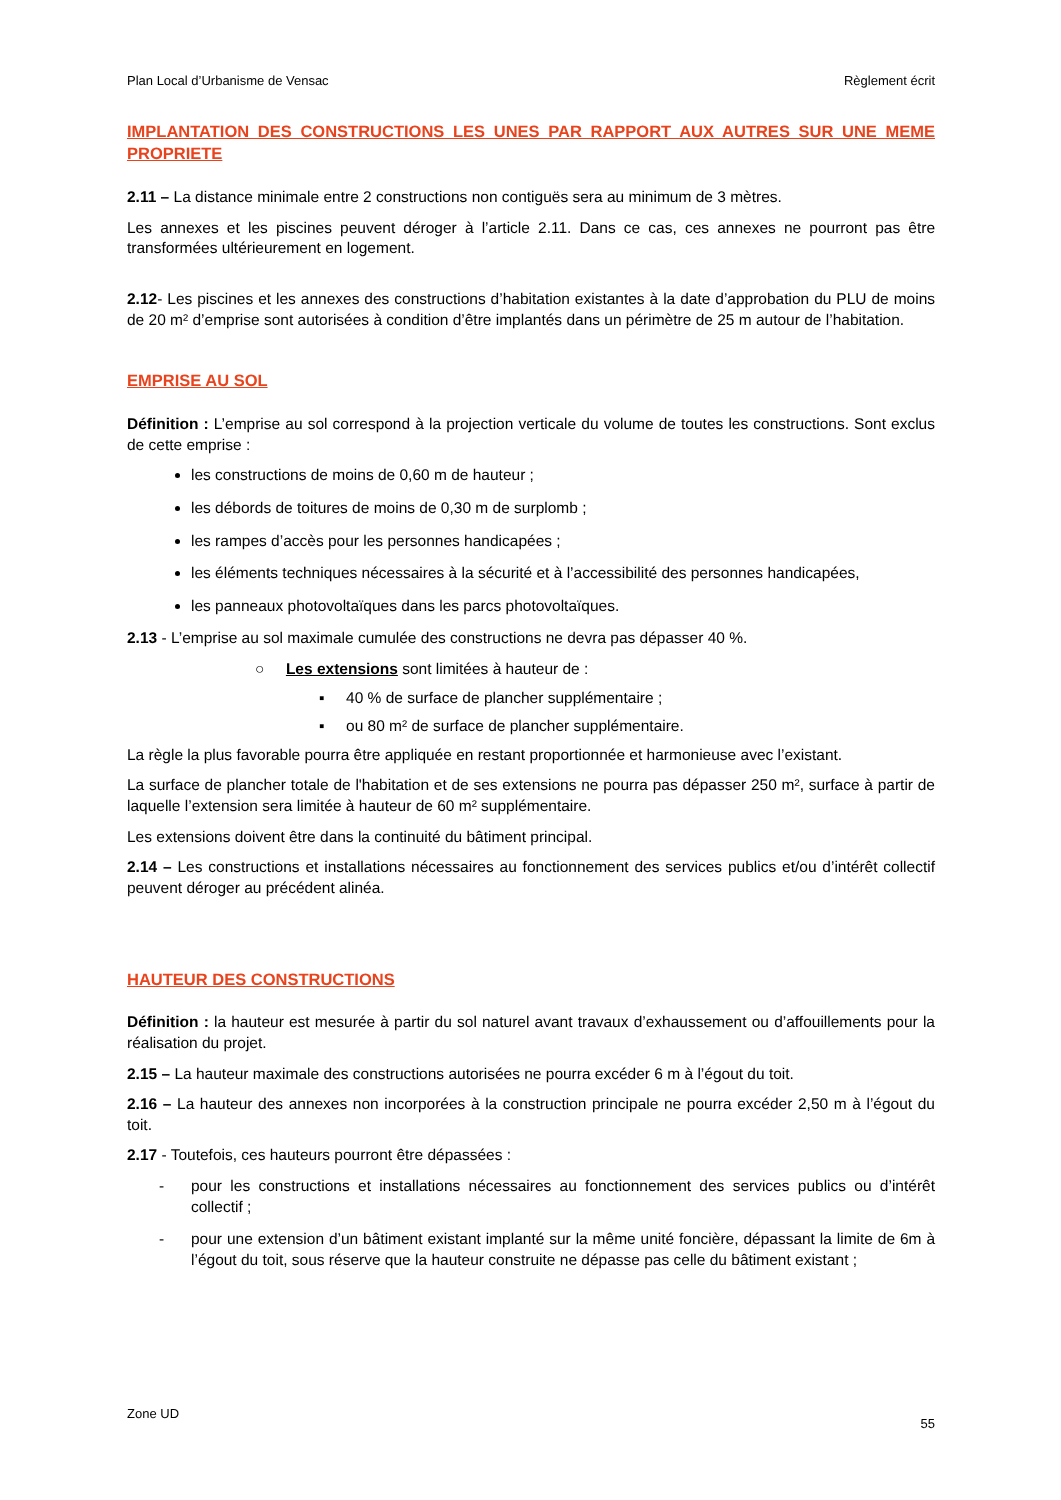Plan Local d’Urbanisme de Vensac Règlement écrit
IMPLANTATION DES CONSTRUCTIONS LES UNES PAR RAPPORT AUX AUTRES SUR UNE MEME PROPRIETE
2.11 – La distance minimale entre 2 constructions non contiguës sera au minimum de 3 mètres.
Les annexes et les piscines peuvent déroger à l’article 2.11. Dans ce cas, ces annexes ne pourront pas être transformées ultérieurement en logement.
2.12- Les piscines et les annexes des constructions d’habitation existantes à la date d’approbation du PLU de moins de 20 m² d’emprise sont autorisées à condition d’être implantés dans un périmètre de 25 m autour de l’habitation.
EMPRISE AU SOL
Définition : L’emprise au sol correspond à la projection verticale du volume de toutes les constructions. Sont exclus de cette emprise :
les constructions de moins de 0,60 m de hauteur ;
les débords de toitures de moins de 0,30 m de surplomb ;
les rampes d’accès pour les personnes handicapées ;
les éléments techniques nécessaires à la sécurité et à l’accessibilité des personnes handicapées,
les panneaux photovoltaïques dans les parcs photovoltaïques.
2.13 - L’emprise au sol maximale cumulée des constructions ne devra pas dépasser 40 %.
○ Les extensions sont limitées à hauteur de :
▪ 40 % de surface de plancher supplémentaire ;
▪ ou 80 m² de surface de plancher supplémentaire.
La règle la plus favorable pourra être appliquée en restant proportionnée et harmonieuse avec l’existant.
La surface de plancher totale de l'habitation et de ses extensions ne pourra pas dépasser 250 m², surface à partir de laquelle l’extension sera limitée à hauteur de 60 m² supplémentaire.
Les extensions doivent être dans la continuité du bâtiment principal.
2.14 – Les constructions et installations nécessaires au fonctionnement des services publics et/ou d’intérêt collectif peuvent déroger au précédent alinéa.
HAUTEUR DES CONSTRUCTIONS
Définition : la hauteur est mesurée à partir du sol naturel avant travaux d’exhaussement ou d’affouillements pour la réalisation du projet.
2.15 – La hauteur maximale des constructions autorisées ne pourra excéder 6 m à l’égout du toit.
2.16 – La hauteur des annexes non incorporées à la construction principale ne pourra excéder 2,50 m à l’égout du toit.
2.17 - Toutefois, ces hauteurs pourront être dépassées :
- pour les constructions et installations nécessaires au fonctionnement des services publics ou d’intérêt collectif ;
- pour une extension d’un bâtiment existant implanté sur la même unité foncière, dépassant la limite de 6m à l’égout du toit, sous réserve que la hauteur construite ne dépasse pas celle du bâtiment existant ;
Zone UD 55